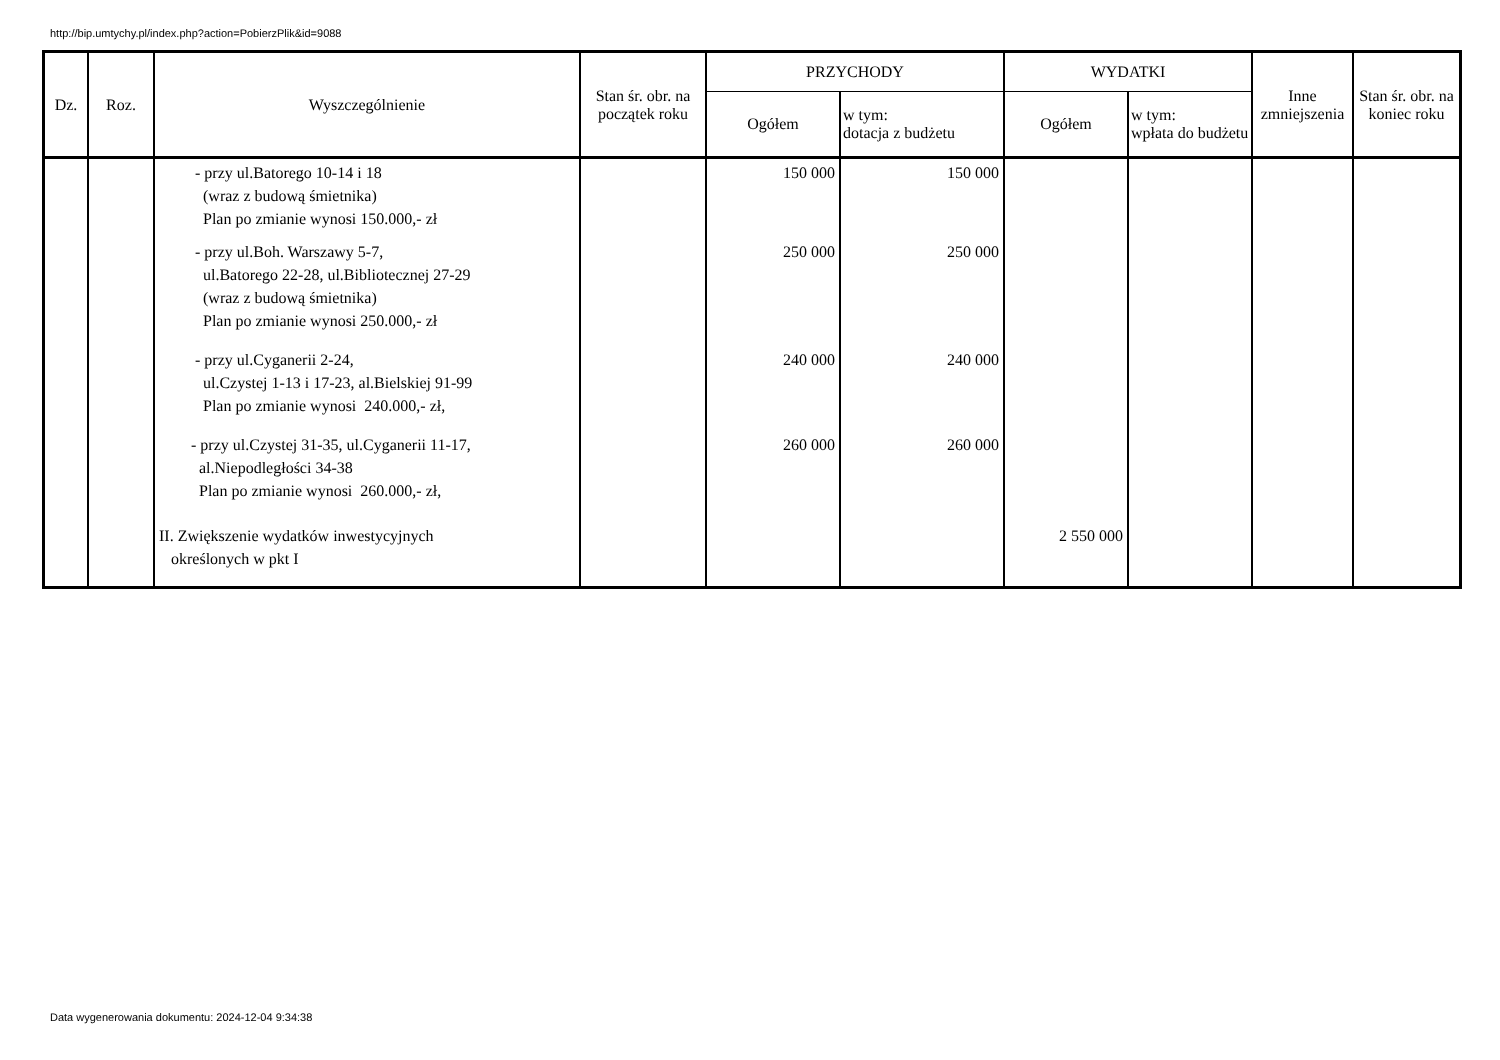http://bip.umtychy.pl/index.php?action=PobierzPlik&id=9088
| Dz. | Roz. | Wyszczególnienie | Stan śr. obr. na początek roku | PRZYCHODY | | WYDATKI | | Inne zmniejszenia | Stan śr. obr. na koniec roku |
| --- | --- | --- | --- | --- | --- | --- | --- | --- | --- |
| | | | | Ogółem | w tym: dotacja z budżetu | Ogółem | w tym: wpłata do budżetu | | |
| | | - przy ul.Batorego 10-14 i 18 (wraz z budową śmietnika) Plan po zmianie wynosi 150.000,- zł | | 150 000 | 150 000 | | | | |
| | | - przy ul.Boh. Warszawy 5-7, ul.Batorego 22-28, ul.Bibliotecznej 27-29 (wraz z budową śmietnika) Plan po zmianie wynosi 250.000,- zł | | 250 000 | 250 000 | | | | |
| | | - przy ul.Cyganerii 2-24, ul.Czystej 1-13 i 17-23, al.Bielskiej 91-99 Plan po zmianie wynosi 240.000,- zł, | | 240 000 | 240 000 | | | | |
| | | - przy ul.Czystej 31-35, ul.Cyganerii 11-17, al.Niepodległości 34-38 Plan po zmianie wynosi 260.000,- zł, | | 260 000 | 260 000 | | | | |
| | | II. Zwiększenie wydatków inwestycyjnych określonych w pkt I | | | | 2 550 000 | | | |
Data wygenerowania dokumentu: 2024-12-04 9:34:38